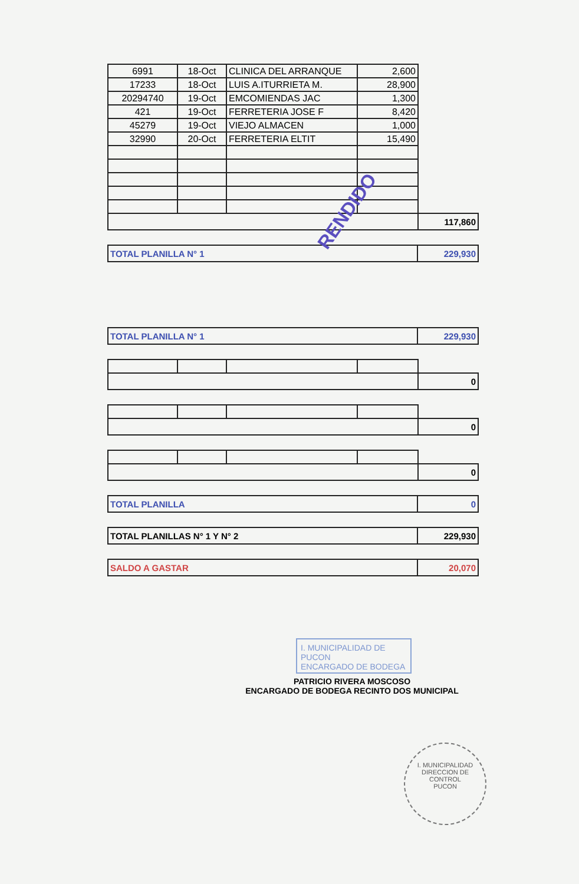| 6991 | 18-Oct | CLINICA DEL ARRANQUE | 2,600 | |
| 17233 | 18-Oct | LUIS A.ITURRIETA M. | 28,900 | |
| 20294740 | 19-Oct | EMCOMIENDAS JAC | 1,300 | |
| 421 | 19-Oct | FERRETERIA JOSE F | 8,420 | |
| 45279 | 19-Oct | VIEJO ALMACEN | 1,000 | |
| 32990 | 20-Oct | FERRETERIA ELTIT | 15,490 | |
| | | | | 117,860 |
| TOTAL PLANILLA N° 1 | 229,930 |
| TOTAL PLANILLA N° 1 | 229,930 |
| | | | | 0 |
| | | | | 0 |
| | | | | 0 |
| TOTAL PLANILLA | 0 |
| TOTAL PLANILLAS N° 1 Y N° 2 | 229,930 |
| SALDO A GASTAR | 20,070 |
PATRICIO RIVERA MOSCOSO
ENCARGADO DE BODEGA RECINTO DOS MUNICIPAL
RENDIDO
I. MUNICIPALIDAD DE PUCON
ENCARGADO DE BODEGA
I. MUNICIPALIDAD
DIRECCION DE
CONTROL
PUCON